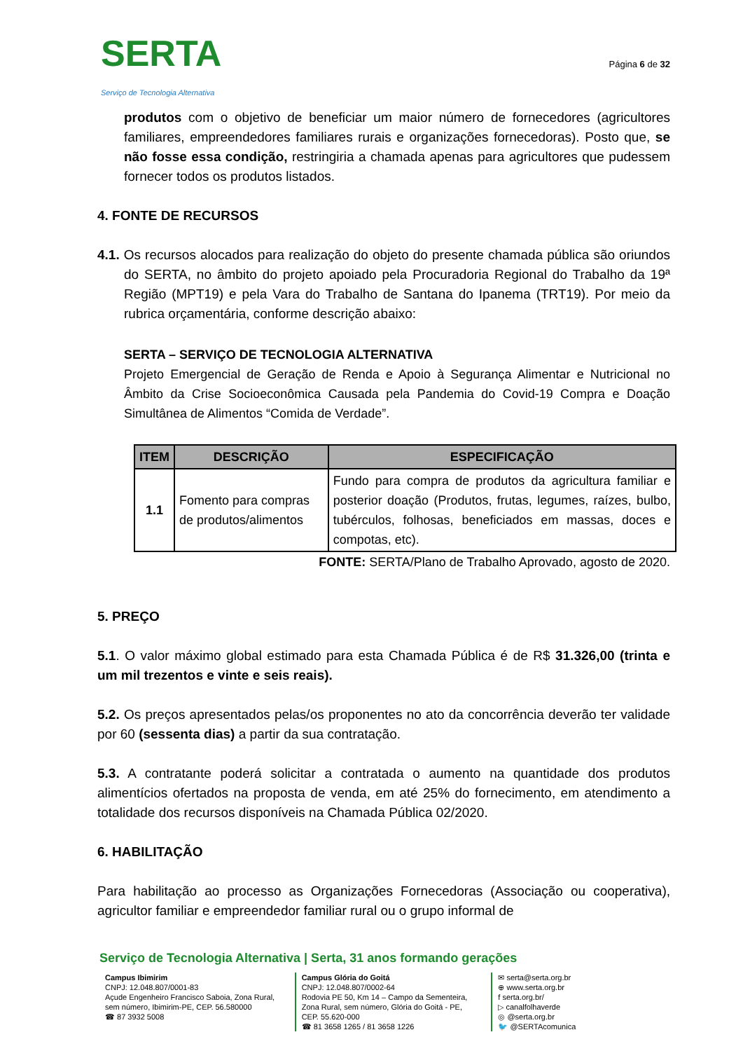SERTA
Serviço de Tecnologia Alternativa
Página 6 de 32
produtos com o objetivo de beneficiar um maior número de fornecedores (agricultores familiares, empreendedores familiares rurais e organizações fornecedoras). Posto que, se não fosse essa condição, restringiria a chamada apenas para agricultores que pudessem fornecer todos os produtos listados.
4. FONTE DE RECURSOS
4.1. Os recursos alocados para realização do objeto do presente chamada pública são oriundos do SERTA, no âmbito do projeto apoiado pela Procuradoria Regional do Trabalho da 19ª Região (MPT19) e pela Vara do Trabalho de Santana do Ipanema (TRT19). Por meio da rubrica orçamentária, conforme descrição abaixo:
SERTA – SERVIÇO DE TECNOLOGIA ALTERNATIVA
Projeto Emergencial de Geração de Renda e Apoio à Segurança Alimentar e Nutricional no Âmbito da Crise Socioeconômica Causada pela Pandemia do Covid-19 Compra e Doação Simultânea de Alimentos “Comida de Verdade”.
| ITEM | DESCRIÇÃO | ESPECIFICAÇÃO |
| --- | --- | --- |
| 1.1 | Fomento para compras de produtos/alimentos | Fundo para compra de produtos da agricultura familiar e posterior doação (Produtos, frutas, legumes, raízes, bulbo, tubérculos, folhosas, beneficiados em massas, doces e compotas, etc). |
FONTE: SERTA/Plano de Trabalho Aprovado, agosto de 2020.
5. PREÇO
5.1. O valor máximo global estimado para esta Chamada Pública é de R$ 31.326,00 (trinta e um mil trezentos e vinte e seis reais).
5.2. Os preços apresentados pelas/os proponentes no ato da concorrência deverão ter validade por 60 (sessenta dias) a partir da sua contratação.
5.3. A contratante poderá solicitar a contratada o aumento na quantidade dos produtos alimentícios ofertados na proposta de venda, em até 25% do fornecimento, em atendimento a totalidade dos recursos disponíveis na Chamada Pública 02/2020.
6. HABILITAÇÃO
Para habilitação ao processo as Organizações Fornecedoras (Associação ou cooperativa), agricultor familiar e empreendedor familiar rural ou o grupo informal de
Serviço de Tecnologia Alternativa | Serta, 31 anos formando gerações
Campus Ibimirim
CNPJ: 12.048.807/0001-83
Açude Engenheiro Francisco Saboia, Zona Rural, sem número, Ibimirim-PE, CEP. 56.580000
☎ 87 3932 5008
Campus Glória do Goitá
CNPJ: 12.048.807/0002-64
Rodovia PE 50, Km 14 – Campo da Sementeira, Zona Rural, sem número, Glória do Goitá - PE, CEP. 55.620-000
☎ 81 3658 1265 / 81 3658 1226
✉ serta@serta.org.br
⊕ www.serta.org.br
f serta.org.br/
▷ canalfolhaverde
◎ @serta.org.br
🐦 @SERTAcomunica